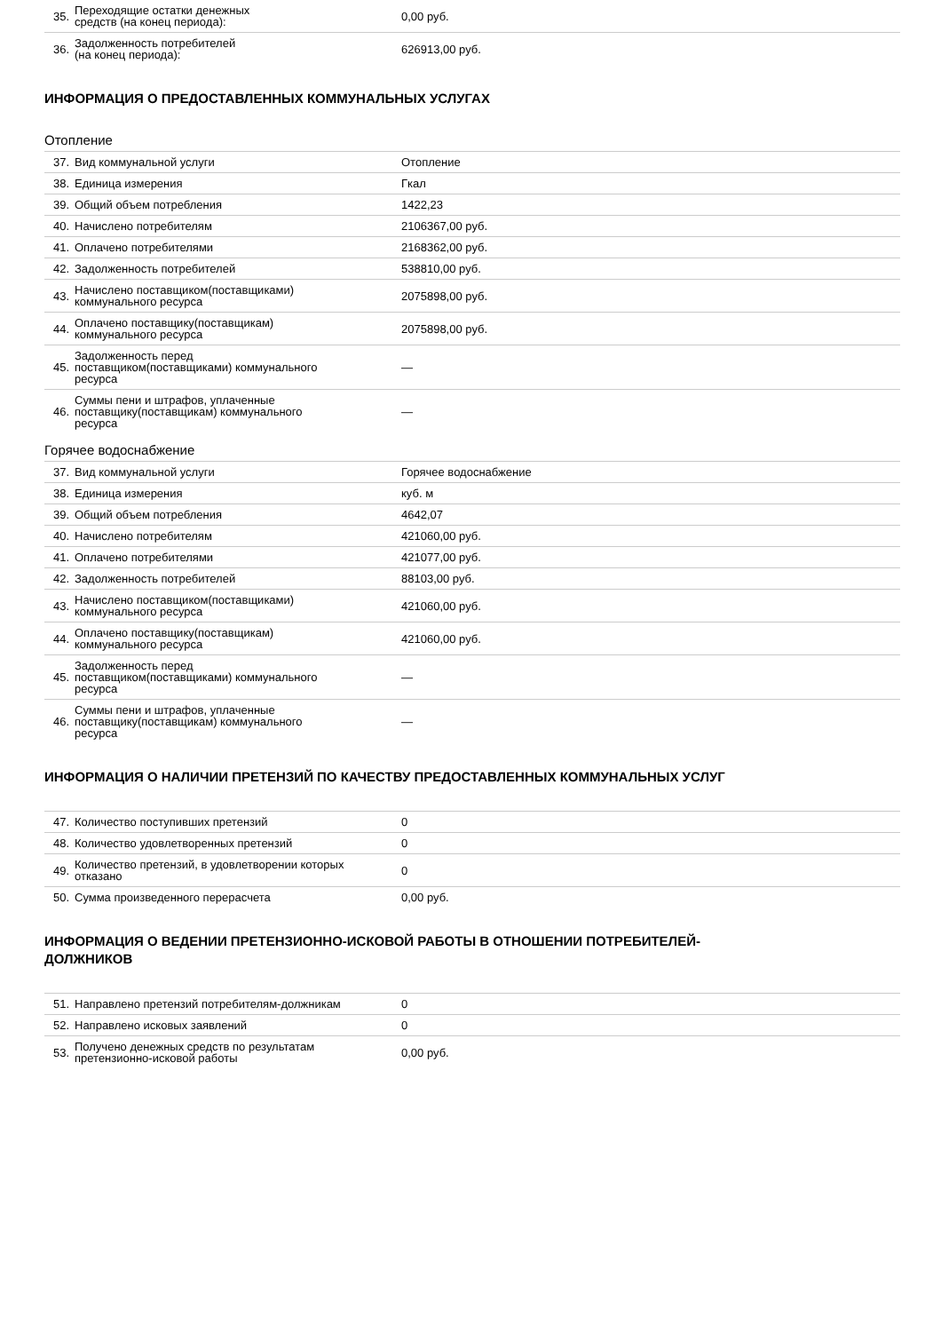| 35. | Переходящие остатки денежных средств (на конец периода): | 0,00 руб. |
| 36. | Задолженность потребителей (на конец периода): | 626913,00 руб. |
ИНФОРМАЦИЯ О ПРЕДОСТАВЛЕННЫХ КОММУНАЛЬНЫХ УСЛУГАХ
Отопление
| 37. | Вид коммунальной услуги | Отопление |
| 38. | Единица измерения | Гкал |
| 39. | Общий объем потребления | 1422,23 |
| 40. | Начислено потребителям | 2106367,00 руб. |
| 41. | Оплачено потребителями | 2168362,00 руб. |
| 42. | Задолженность потребителей | 538810,00 руб. |
| 43. | Начислено поставщиком(поставщиками) коммунального ресурса | 2075898,00 руб. |
| 44. | Оплачено поставщику(поставщикам) коммунального ресурса | 2075898,00 руб. |
| 45. | Задолженность перед поставщиком(поставщиками) коммунального ресурса | — |
| 46. | Суммы пени и штрафов, уплаченные поставщику(поставщикам) коммунального ресурса | — |
Горячее водоснабжение
| 37. | Вид коммунальной услуги | Горячее водоснабжение |
| 38. | Единица измерения | куб. м |
| 39. | Общий объем потребления | 4642,07 |
| 40. | Начислено потребителям | 421060,00 руб. |
| 41. | Оплачено потребителями | 421077,00 руб. |
| 42. | Задолженность потребителей | 88103,00 руб. |
| 43. | Начислено поставщиком(поставщиками) коммунального ресурса | 421060,00 руб. |
| 44. | Оплачено поставщику(поставщикам) коммунального ресурса | 421060,00 руб. |
| 45. | Задолженность перед поставщиком(поставщиками) коммунального ресурса | — |
| 46. | Суммы пени и штрафов, уплаченные поставщику(поставщикам) коммунального ресурса | — |
ИНФОРМАЦИЯ О НАЛИЧИИ ПРЕТЕНЗИЙ ПО КАЧЕСТВУ ПРЕДОСТАВЛЕННЫХ КОММУНАЛЬНЫХ УСЛУГ
| 47. | Количество поступивших претензий | 0 |
| 48. | Количество удовлетворенных претензий | 0 |
| 49. | Количество претензий, в удовлетворении которых отказано | 0 |
| 50. | Сумма произведенного перерасчета | 0,00 руб. |
ИНФОРМАЦИЯ О ВЕДЕНИИ ПРЕТЕНЗИОННО-ИСКОВОЙ РАБОТЫ В ОТНОШЕНИИ ПОТРЕБИТЕЛЕЙ-
ДОЛЖНИКОВ
| 51. | Направлено претензий потребителям-должникам | 0 |
| 52. | Направлено исковых заявлений | 0 |
| 53. | Получено денежных средств по результатам претензионно-исковой работы | 0,00 руб. |